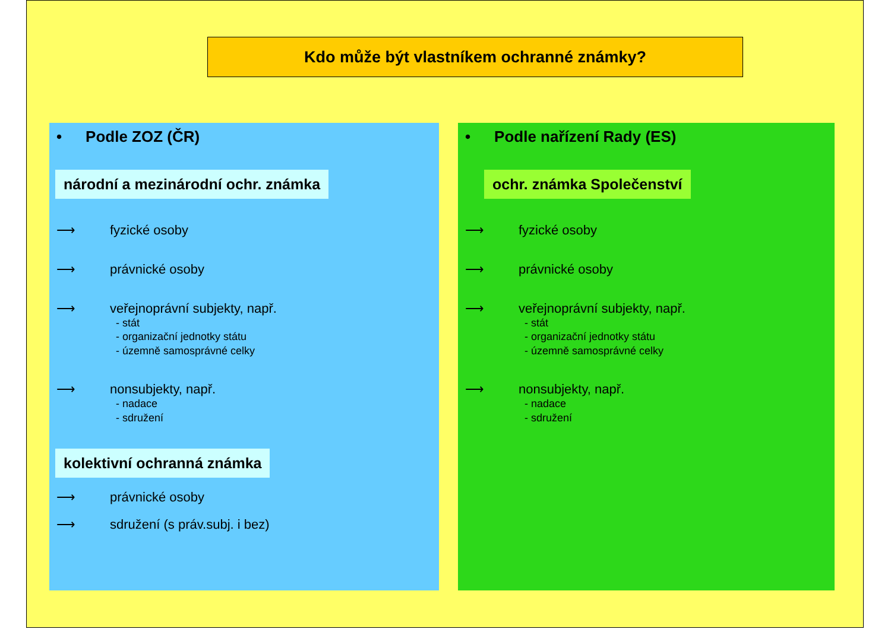Kdo může být vlastníkem ochranné známky?
• Podle ZOZ (ČR)
národní a mezinárodní ochr. známka
⟶ fyzické osoby
⟶ právnické osoby
⟶ veřejnoprávní subjekty, např.
- stát
- organizační jednotky státu
- územně samosprávné celky
⟶ nonsubjekty, např.
- nadace
- sdružení
kolektivní ochranná známka
⟶ právnické osoby
⟶ sdružení (s práv.subj. i bez)
• Podle nařízení Rady (ES)
ochr. známka Společenství
⟶ fyzické osoby
⟶ právnické osoby
⟶ veřejnoprávní subjekty, např.
- stát
- organizační jednotky státu
- územně samosprávné celky
⟶ nonsubjekty, např.
- nadace
- sdružení